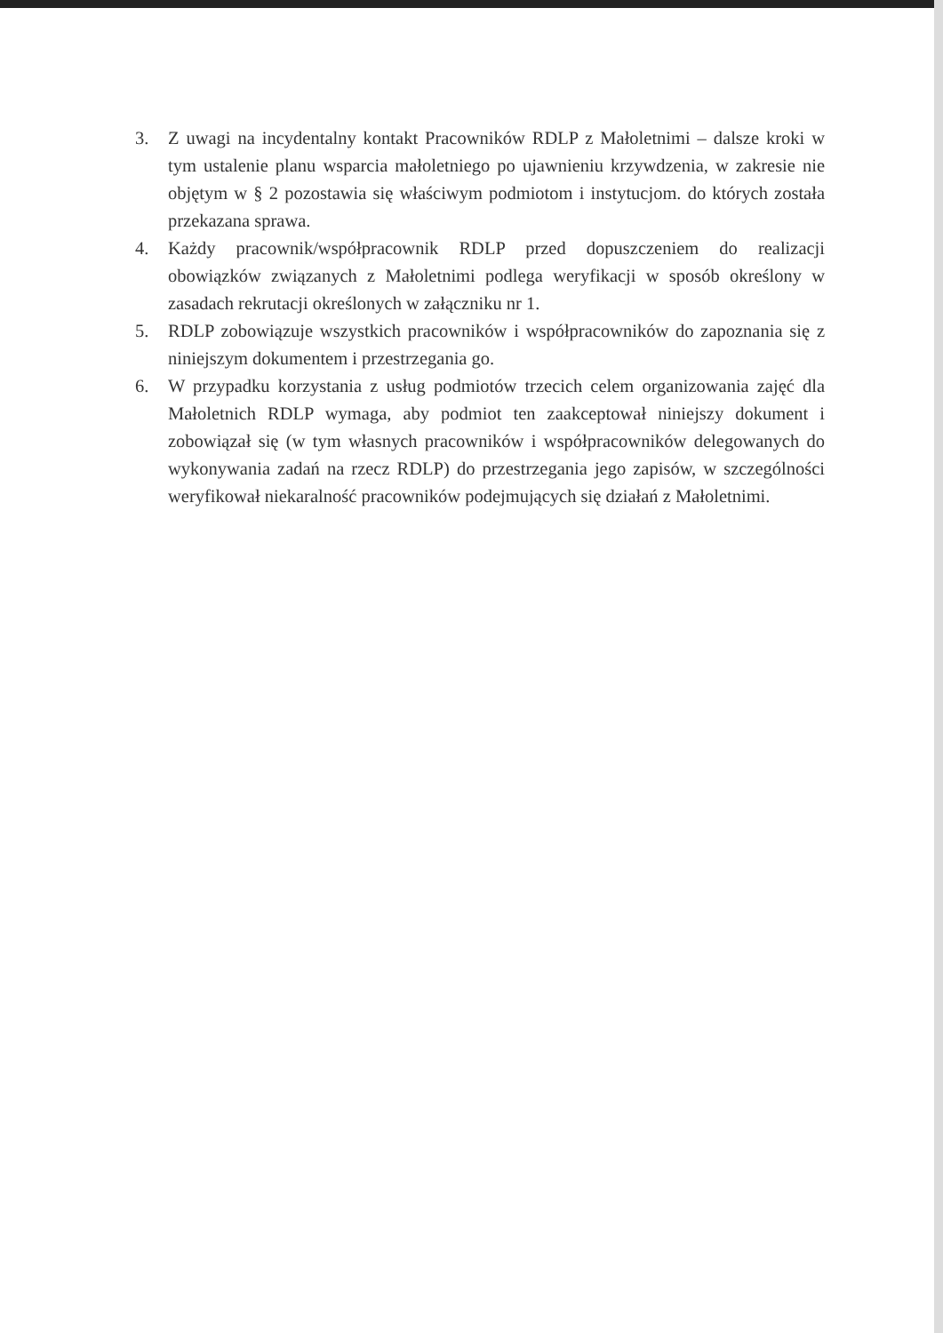3. Z uwagi na incydentalny kontakt Pracowników RDLP z Małoletnimi – dalsze kroki w tym ustalenie planu wsparcia małoletniego po ujawnieniu krzywdzenia, w zakresie nie objętym w § 2 pozostawia się właściwym podmiotom i instytucjom. do których została przekazana sprawa.
4. Każdy pracownik/współpracownik RDLP przed dopuszczeniem do realizacji obowiązków związanych z Małoletnimi podlega weryfikacji w sposób określony w zasadach rekrutacji określonych w załączniku nr 1.
5. RDLP zobowiązuje wszystkich pracowników i współpracowników do zapoznania się z niniejszym dokumentem i przestrzegania go.
6. W przypadku korzystania z usług podmiotów trzecich celem organizowania zajęć dla Małoletnich RDLP wymaga, aby podmiot ten zaakceptował niniejszy dokument i zobowiązał się (w tym własnych pracowników i współpracowników delegowanych do wykonywania zadań na rzecz RDLP) do przestrzegania jego zapisów, w szczególności weryfikował niekaralność pracowników podejmujących się działań z Małoletnimi.